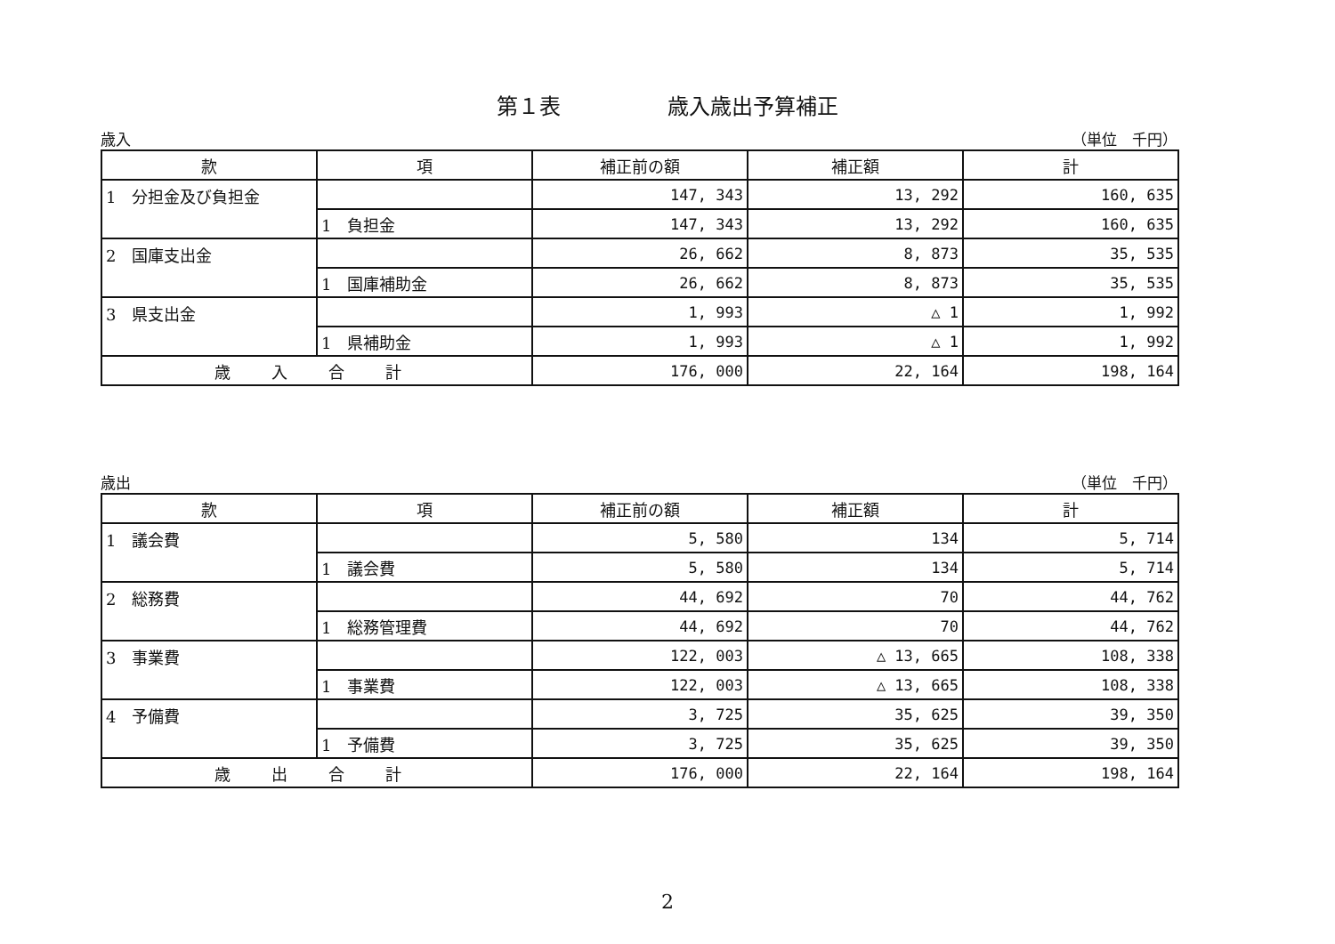第１表　　　　　歳入歳出予算補正
歳入 （単位　千円）
| 款 | 項 | 補正前の額 | 補正額 | 計 |
| --- | --- | --- | --- | --- |
| 1 分担金及び負担金 | | 147, 343 | 13, 292 | 160, 635 |
| | 1 負担金 | 147, 343 | 13, 292 | 160, 635 |
| 2 国庫支出金 | | 26, 662 | 8, 873 | 35, 535 |
| | 1 国庫補助金 | 26, 662 | 8, 873 | 35, 535 |
| 3 県支出金 | | 1, 993 | △ 1 | 1, 992 |
| | 1 県補助金 | 1, 993 | △ 1 | 1, 992 |
| 歳 入 合 計 | | 176, 000 | 22, 164 | 198, 164 |
歳出 （単位　千円）
| 款 | 項 | 補正前の額 | 補正額 | 計 |
| --- | --- | --- | --- | --- |
| 1 議会費 | | 5, 580 | 134 | 5, 714 |
| | 1 議会費 | 5, 580 | 134 | 5, 714 |
| 2 総務費 | | 44, 692 | 70 | 44, 762 |
| | 1 総務管理費 | 44, 692 | 70 | 44, 762 |
| 3 事業費 | | 122, 003 | △ 13, 665 | 108, 338 |
| | 1 事業費 | 122, 003 | △ 13, 665 | 108, 338 |
| 4 予備費 | | 3, 725 | 35, 625 | 39, 350 |
| | 1 予備費 | 3, 725 | 35, 625 | 39, 350 |
| 歳 出 合 計 | | 176, 000 | 22, 164 | 198, 164 |
2